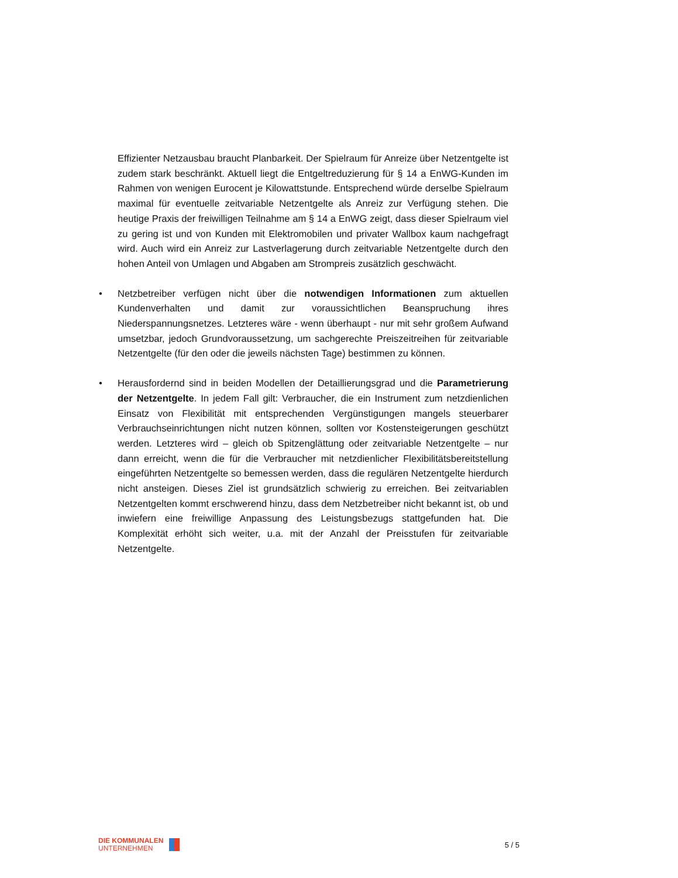Effizienter Netzausbau braucht Planbarkeit. Der Spielraum für Anreize über Netzentgelte ist zudem stark beschränkt. Aktuell liegt die Entgeltreduzierung für § 14 a EnWG-Kunden im Rahmen von wenigen Eurocent je Kilowattstunde. Entsprechend würde derselbe Spielraum maximal für eventuelle zeitvariable Netzentgelte als Anreiz zur Verfügung stehen. Die heutige Praxis der freiwilligen Teilnahme am § 14 a EnWG zeigt, dass dieser Spielraum viel zu gering ist und von Kunden mit Elektromobilen und privater Wallbox kaum nachgefragt wird. Auch wird ein Anreiz zur Lastverlagerung durch zeitvariable Netzentgelte durch den hohen Anteil von Umlagen und Abgaben am Strompreis zusätzlich geschwächt.
• Netzbetreiber verfügen nicht über die notwendigen Informationen zum aktuellen Kundenverhalten und damit zur voraussichtlichen Beanspruchung ihres Niederspannungsnetzes. Letzteres wäre - wenn überhaupt - nur mit sehr großem Aufwand umsetzbar, jedoch Grundvoraussetzung, um sachgerechte Preiszeitreihen für zeitvariable Netzentgelte (für den oder die jeweils nächsten Tage) bestimmen zu können.
• Herausfordernd sind in beiden Modellen der Detaillierungsgrad und die Parametrierung der Netzentgelte. In jedem Fall gilt: Verbraucher, die ein Instrument zum netzdienlichen Einsatz von Flexibilität mit entsprechenden Vergünstigungen mangels steuerbarer Verbrauchseinrichtungen nicht nutzen können, sollten vor Kostensteigerungen geschützt werden. Letzteres wird – gleich ob Spitzenglättung oder zeitvariable Netzentgelte – nur dann erreicht, wenn die für die Verbraucher mit netzdienlicher Flexibilitätsbereitstellung eingeführten Netzentgelte so bemessen werden, dass die regulären Netzentgelte hierdurch nicht ansteigen. Dieses Ziel ist grundsätzlich schwierig zu erreichen. Bei zeitvariablen Netzentgelten kommt erschwerend hinzu, dass dem Netzbetreiber nicht bekannt ist, ob und inwiefern eine freiwillige Anpassung des Leistungsbezugs stattgefunden hat. Die Komplexität erhöht sich weiter, u.a. mit der Anzahl der Preisstufen für zeitvariable Netzentgelte.
DIE KOMMUNALEN
UNTERNEHMEN
5 / 5